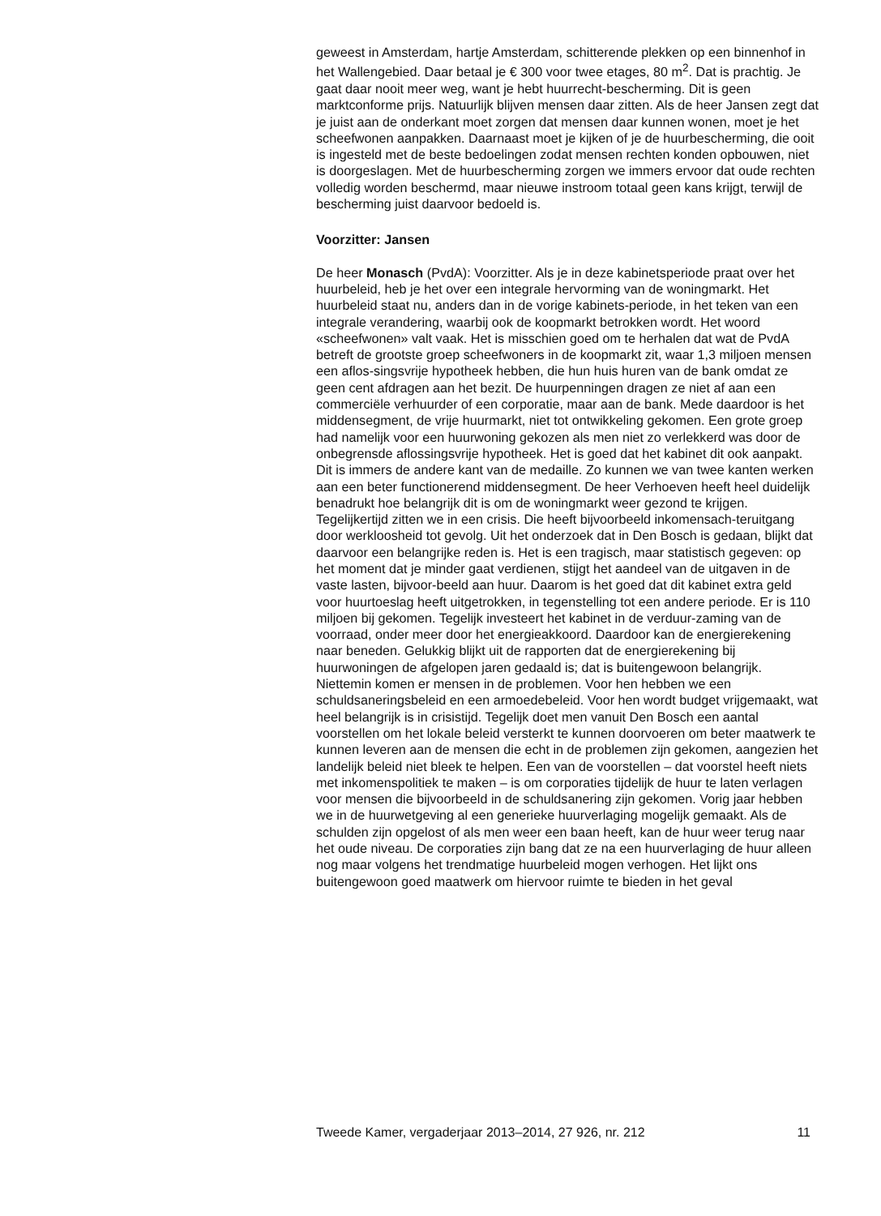geweest in Amsterdam, hartje Amsterdam, schitterende plekken op een binnenhof in het Wallengebied. Daar betaal je € 300 voor twee etages, 80 m<sup>2</sup>. Dat is prachtig. Je gaat daar nooit meer weg, want je hebt huurrecht-bescherming. Dit is geen marktconforme prijs. Natuurlijk blijven mensen daar zitten. Als de heer Jansen zegt dat je juist aan de onderkant moet zorgen dat mensen daar kunnen wonen, moet je het scheefwonen aanpakken. Daarnaast moet je kijken of je de huurbescherming, die ooit is ingesteld met de beste bedoelingen zodat mensen rechten konden opbouwen, niet is doorgeslagen. Met de huurbescherming zorgen we immers ervoor dat oude rechten volledig worden beschermd, maar nieuwe instroom totaal geen kans krijgt, terwijl de bescherming juist daarvoor bedoeld is.
Voorzitter: Jansen
De heer Monasch (PvdA): Voorzitter. Als je in deze kabinetsperiode praat over het huurbeleid, heb je het over een integrale hervorming van de woningmarkt. Het huurbeleid staat nu, anders dan in de vorige kabinets-periode, in het teken van een integrale verandering, waarbij ook de koopmarkt betrokken wordt. Het woord «scheefwonen» valt vaak. Het is misschien goed om te herhalen dat wat de PvdA betreft de grootste groep scheefwoners in de koopmarkt zit, waar 1,3 miljoen mensen een aflos-singsvrije hypotheek hebben, die hun huis huren van de bank omdat ze geen cent afdragen aan het bezit. De huurpenningen dragen ze niet af aan een commerciële verhuurder of een corporatie, maar aan de bank. Mede daardoor is het middensegment, de vrije huurmarkt, niet tot ontwikkeling gekomen. Een grote groep had namelijk voor een huurwoning gekozen als men niet zo verlekkerd was door de onbegrensde aflossingsvrije hypotheek. Het is goed dat het kabinet dit ook aanpakt. Dit is immers de andere kant van de medaille. Zo kunnen we van twee kanten werken aan een beter functionerend middensegment. De heer Verhoeven heeft heel duidelijk benadrukt hoe belangrijk dit is om de woningmarkt weer gezond te krijgen.
Tegelijkertijd zitten we in een crisis. Die heeft bijvoorbeeld inkomensach-teruitgang door werkloosheid tot gevolg. Uit het onderzoek dat in Den Bosch is gedaan, blijkt dat daarvoor een belangrijke reden is. Het is een tragisch, maar statistisch gegeven: op het moment dat je minder gaat verdienen, stijgt het aandeel van de uitgaven in de vaste lasten, bijvoor-beeld aan huur. Daarom is het goed dat dit kabinet extra geld voor huurtoeslag heeft uitgetrokken, in tegenstelling tot een andere periode. Er is 110 miljoen bij gekomen. Tegelijk investeert het kabinet in de verduur-zaming van de voorraad, onder meer door het energieakkoord. Daardoor kan de energierekening naar beneden. Gelukkig blijkt uit de rapporten dat de energierekening bij huurwoningen de afgelopen jaren gedaald is; dat is buitengewoon belangrijk.
Niettemin komen er mensen in de problemen. Voor hen hebben we een schuldsaneringsbeleid en een armoedebeleid. Voor hen wordt budget vrijgemaakt, wat heel belangrijk is in crisistijd. Tegelijk doet men vanuit Den Bosch een aantal voorstellen om het lokale beleid versterkt te kunnen doorvoeren om beter maatwerk te kunnen leveren aan de mensen die echt in de problemen zijn gekomen, aangezien het landelijk beleid niet bleek te helpen. Een van de voorstellen – dat voorstel heeft niets met inkomenspolitiek te maken – is om corporaties tijdelijk de huur te laten verlagen voor mensen die bijvoorbeeld in de schuldsanering zijn gekomen. Vorig jaar hebben we in de huurwetgeving al een generieke huurverlaging mogelijk gemaakt. Als de schulden zijn opgelost of als men weer een baan heeft, kan de huur weer terug naar het oude niveau. De corporaties zijn bang dat ze na een huurverlaging de huur alleen nog maar volgens het trendmatige huurbeleid mogen verhogen. Het lijkt ons buitengewoon goed maatwerk om hiervoor ruimte te bieden in het geval
Tweede Kamer, vergaderjaar 2013–2014, 27 926, nr. 212 11